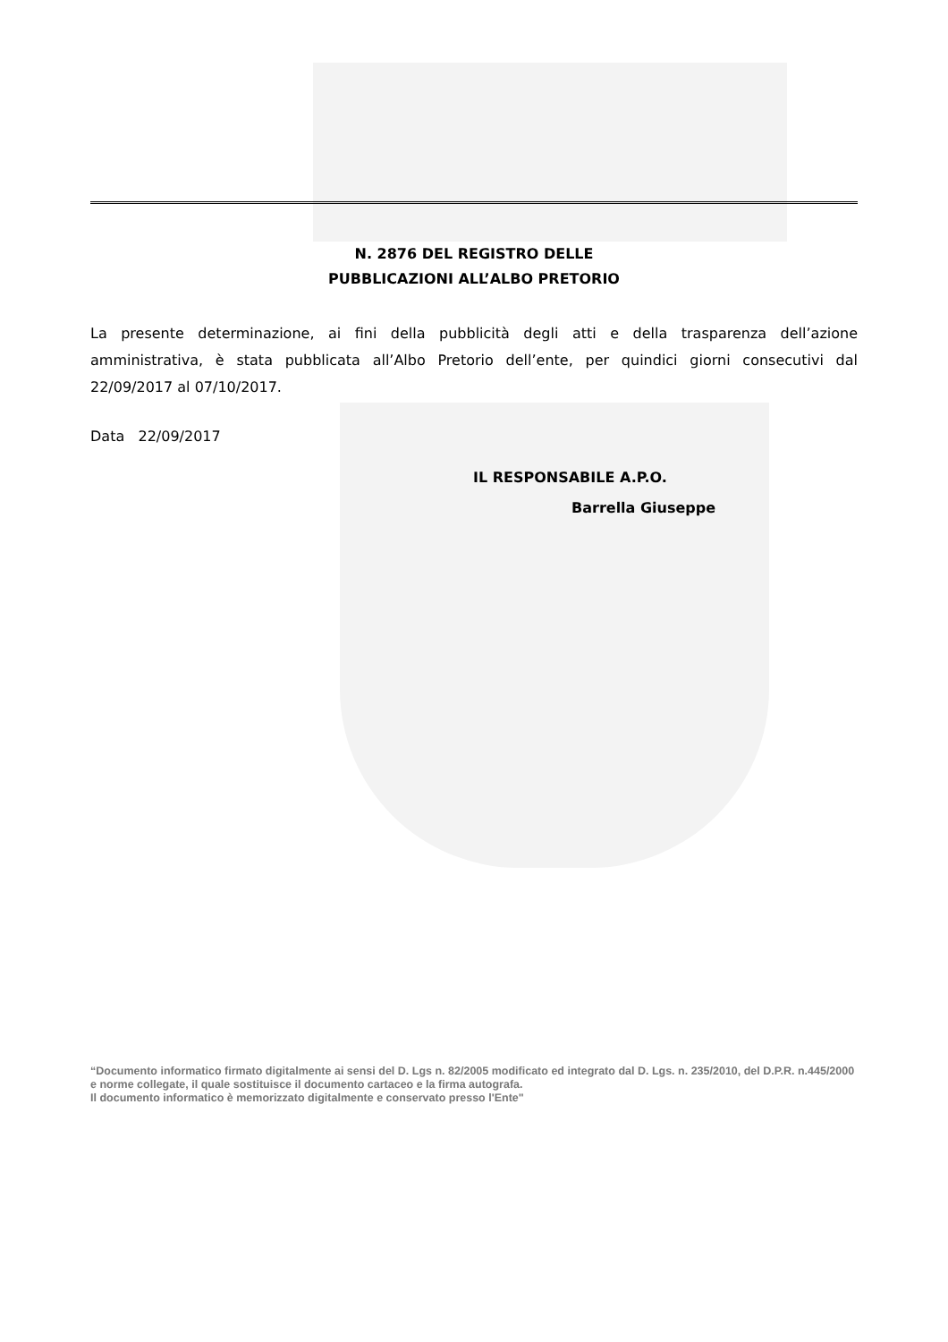N. 2876 DEL REGISTRO DELLE
PUBBLICAZIONI ALL’ALBO PRETORIO
La presente determinazione, ai fini della pubblicità degli atti e della trasparenza dell’azione amministrativa, è stata pubblicata all’Albo Pretorio dell’ente, per quindici giorni consecutivi dal 22/09/2017 al 07/10/2017.
Data 22/09/2017
IL RESPONSABILE A.P.O.
Barrella Giuseppe
“Documento informatico firmato digitalmente ai sensi del D. Lgs n. 82/2005 modificato ed integrato dal D. Lgs. n. 235/2010, del D.P.R. n.445/2000 e norme collegate, il quale sostituisce il documento cartaceo e la firma autografa.
Il documento informatico è memorizzato digitalmente e conservato presso l'Ente"